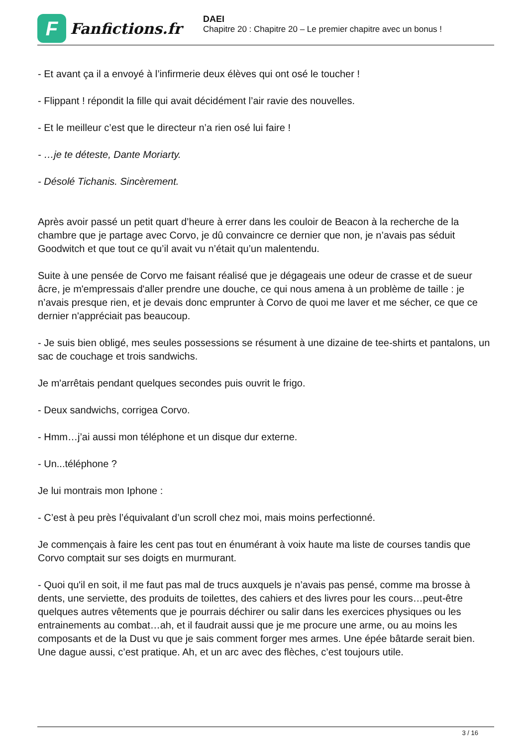F
Fanfictions.fr
DAEI
Chapitre 20 : Chapitre 20 – Le premier chapitre avec un bonus !
- Et avant ça il a envoyé à l’infirmerie deux élèves qui ont osé le toucher !
- Flippant ! répondit la fille qui avait décidément l’air ravie des nouvelles.
- Et le meilleur c’est que le directeur n’a rien osé lui faire !
- …je te déteste, Dante Moriarty.
- Désolé Tichanis. Sincèrement.
Après avoir passé un petit quart d’heure à errer dans les couloir de Beacon à la recherche de la chambre que je partage avec Corvo, je dû convaincre ce dernier que non, je n’avais pas séduit Goodwitch et que tout ce qu’il avait vu n’était qu’un malentendu.
Suite à une pensée de Corvo me faisant réalisé que je dégageais une odeur de crasse et de sueur âcre, je m'empressais d'aller prendre une douche, ce qui nous amena à un problème de taille : je n’avais presque rien, et je devais donc emprunter à Corvo de quoi me laver et me sécher, ce que ce dernier n'appréciait pas beaucoup.
- Je suis bien obligé, mes seules possessions se résument à une dizaine de tee-shirts et pantalons, un sac de couchage et trois sandwichs.
Je m'arrêtais pendant quelques secondes puis ouvrit le frigo.
- Deux sandwichs, corrigea Corvo.
- Hmm…j’ai aussi mon téléphone et un disque dur externe.
- Un...téléphone ?
Je lui montrais mon Iphone :
- C’est à peu près l’équivalant d’un scroll chez moi, mais moins perfectionné.
Je commençais à faire les cent pas tout en énumérant à voix haute ma liste de courses tandis que Corvo comptait sur ses doigts en murmurant.
- Quoi qu'il en soit, il me faut pas mal de trucs auxquels je n’avais pas pensé, comme ma brosse à dents, une serviette, des produits de toilettes, des cahiers et des livres pour les cours…peut-être quelques autres vêtements que je pourrais déchirer ou salir dans les exercices physiques ou les entrainements au combat…ah, et il faudrait aussi que je me procure une arme, ou au moins les composants et de la Dust vu que je sais comment forger mes armes. Une épée bâtarde serait bien. Une dague aussi, c’est pratique. Ah, et un arc avec des flèches, c’est toujours utile.
3 / 16